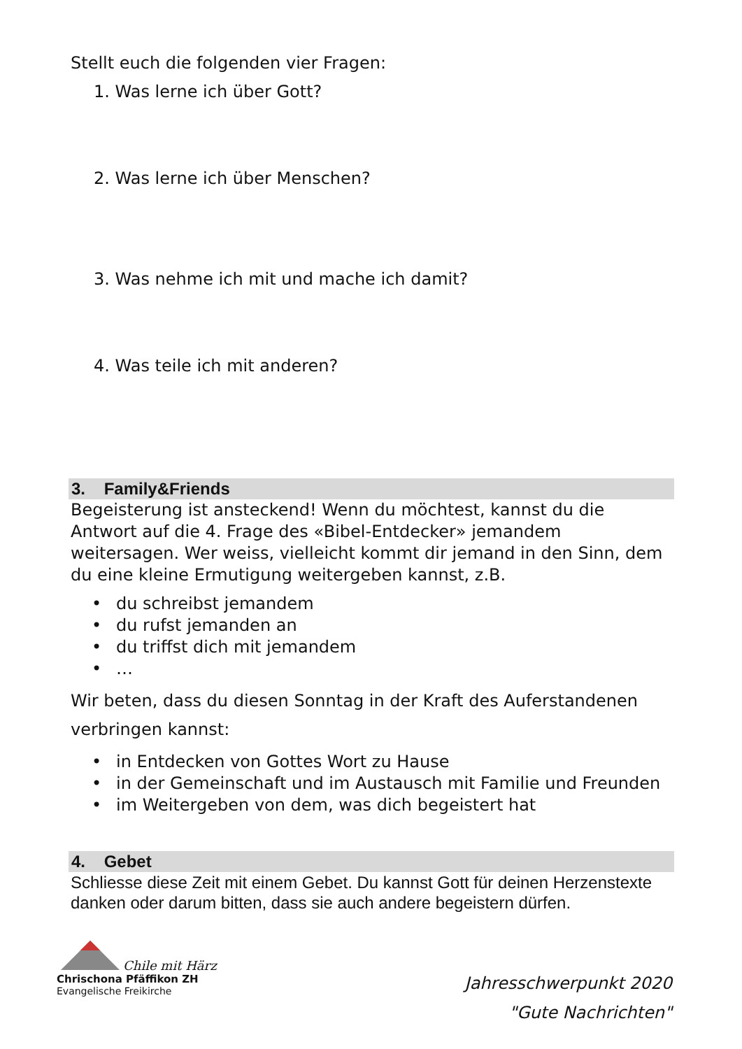Stellt euch die folgenden vier Fragen:
1. Was lerne ich über Gott?
2. Was lerne ich über Menschen?
3. Was nehme ich mit und mache ich damit?
4. Was teile ich mit anderen?
3. Family&Friends
Begeisterung ist ansteckend! Wenn du möchtest, kannst du die Antwort auf die 4. Frage des «Bibel-Entdecker» jemandem weitersagen. Wer weiss, vielleicht kommt dir jemand in den Sinn, dem du eine kleine Ermutigung weitergeben kannst, z.B.
• du schreibst jemandem
• du rufst jemanden an
• du triffst dich mit jemandem
• …
Wir beten, dass du diesen Sonntag in der Kraft des Auferstandenen verbringen kannst:
• in Entdecken von Gottes Wort zu Hause
• in der Gemeinschaft und im Austausch mit Familie und Freunden
• im Weitergeben von dem, was dich begeistert hat
4. Gebet
Schliesse diese Zeit mit einem Gebet. Du kannst Gott für deinen Herzenstexte danken oder darum bitten, dass sie auch andere begeistern dürfen.
Chile mit Härz
Chrischona Pfäffikon ZH
Evangelische Freikirche
Jahresschwerpunkt 2020
"Gute Nachrichten"